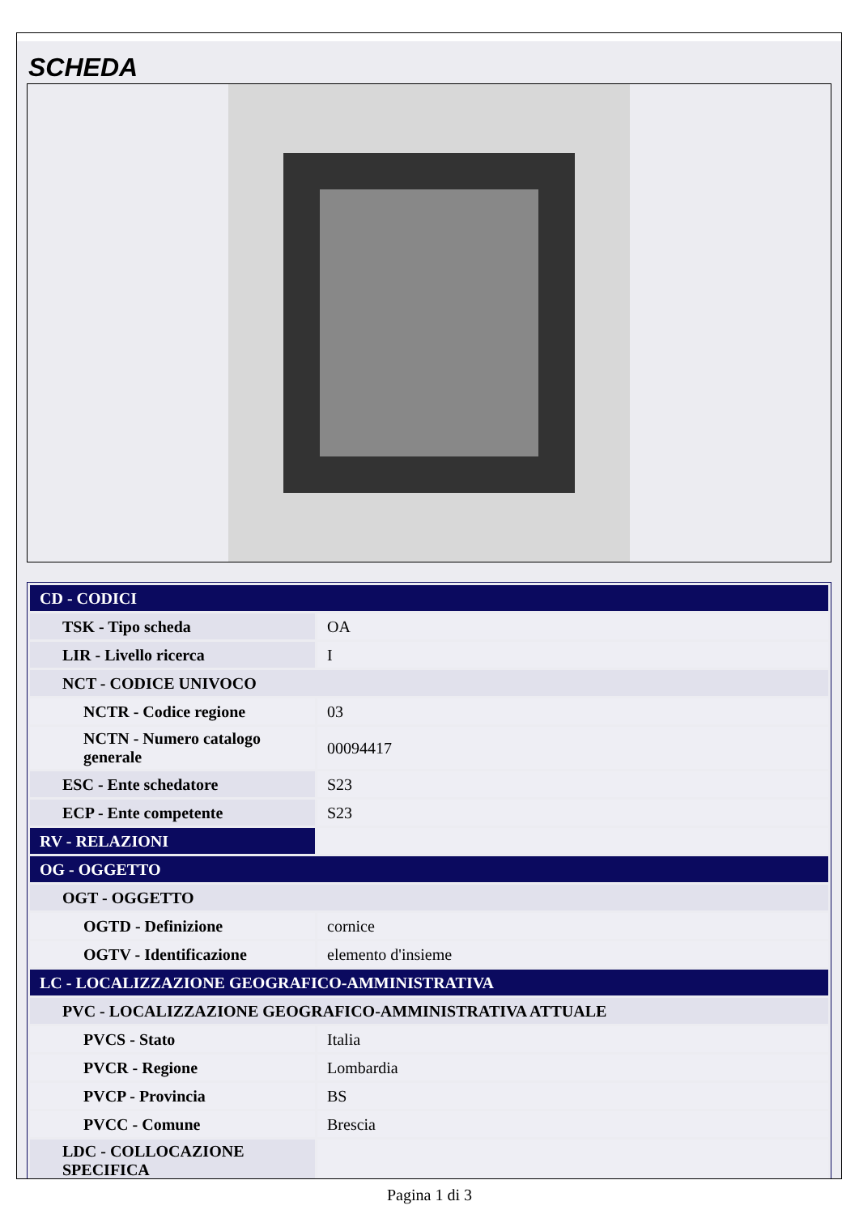SCHEDA
| CD - CODICI | |
| TSK - Tipo scheda | OA |
| LIR - Livello ricerca | I |
| NCT - CODICE UNIVOCO | |
| NCTR - Codice regione | 03 |
| NCTN - Numero catalogo generale | 00094417 |
| ESC - Ente schedatore | S23 |
| ECP - Ente competente | S23 |
| RV - RELAZIONI | |
| OG - OGGETTO | |
| OGT - OGGETTO | |
| OGTD - Definizione | cornice |
| OGTV - Identificazione | elemento d'insieme |
| LC - LOCALIZZAZIONE GEOGRAFICO-AMMINISTRATIVA | |
| PVC - LOCALIZZAZIONE GEOGRAFICO-AMMINISTRATIVA ATTUALE | |
| PVCS - Stato | Italia |
| PVCR - Regione | Lombardia |
| PVCP - Provincia | BS |
| PVCC - Comune | Brescia |
| LDC - COLLOCAZIONE SPECIFICA | |
Pagina 1 di 3